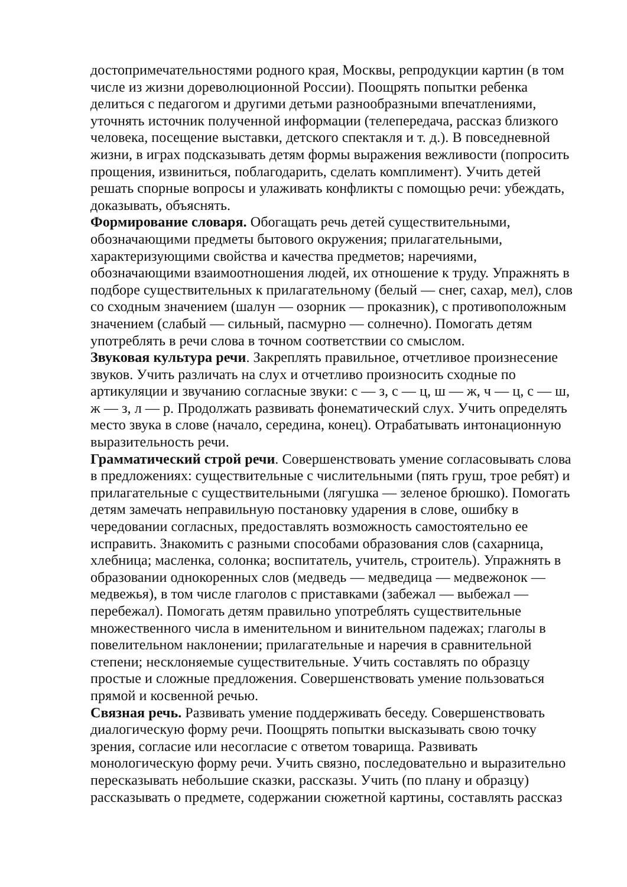достопримечательностями родного края, Москвы, репродукции картин (в том числе из жизни дореволюционной России). Поощрять попытки ребенка делиться с педагогом и другими детьми разнообразными впечатлениями, уточнять источник полученной информации (телепередача, рассказ близкого человека, посещение выставки, детского спектакля и т. д.). В повседневной жизни, в играх подсказывать детям формы выражения вежливости (попросить прощения, извиниться, поблагодарить, сделать комплимент). Учить детей решать спорные вопросы и улаживать конфликты с помощью речи: убеждать, доказывать, объяснять.
Формирование словаря. Обогащать речь детей существительными, обозначающими предметы бытового окружения; прилагательными, характеризующими свойства и качества предметов; наречиями, обозначающими взаимоотношения людей, их отношение к труду. Упражнять в подборе существительных к прилагательному (белый — снег, сахар, мел), слов со сходным значением (шалун — озорник — проказник), с противоположным значением (слабый — сильный, пасмурно — солнечно). Помогать детям употреблять в речи слова в точном соответствии со смыслом.
Звуковая культура речи. Закреплять правильное, отчетливое произнесение звуков. Учить различать на слух и отчетливо произносить сходные по артикуляции и звучанию согласные звуки: с — з, с — ц, ш — ж, ч — ц, с — ш, ж — з, л — р. Продолжать развивать фонематический слух. Учить определять место звука в слове (начало, середина, конец). Отрабатывать интонационную выразительность речи.
Грамматический строй речи. Совершенствовать умение согласовывать слова в предложениях: существительные с числительными (пять груш, трое ребят) и прилагательные с существительными (лягушка — зеленое брюшко). Помогать детям замечать неправильную постановку ударения в слове, ошибку в чередовании согласных, предоставлять возможность самостоятельно ее исправить. Знакомить с разными способами образования слов (сахарница, хлебница; масленка, солонка; воспитатель, учитель, строитель). Упражнять в образовании однокоренных слов (медведь — медведица — медвежонок — медвежья), в том числе глаголов с приставками (забежал — выбежал — перебежал). Помогать детям правильно употреблять существительные множественного числа в именительном и винительном падежах; глаголы в повелительном наклонении; прилагательные и наречия в сравнительной степени; несклоняемые существительные. Учить составлять по образцу простые и сложные предложения. Совершенствовать умение пользоваться прямой и косвенной речью.
Связная речь. Развивать умение поддерживать беседу. Совершенствовать диалогическую форму речи. Поощрять попытки высказывать свою точку зрения, согласие или несогласие с ответом товарища. Развивать монологическую форму речи. Учить связно, последовательно и выразительно пересказывать небольшие сказки, рассказы. Учить (по плану и образцу) рассказывать о предмете, содержании сюжетной картины, составлять рассказ